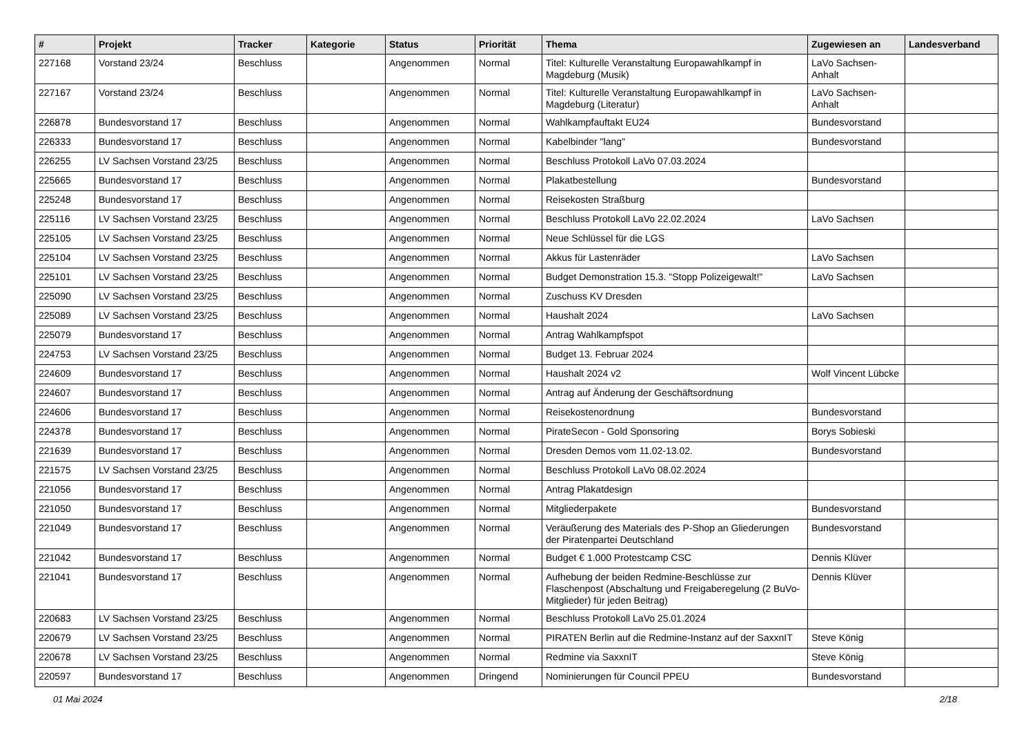| # | Projekt | Tracker | Kategorie | Status | Priorität | Thema | Zugewiesen an | Landesverband |
| --- | --- | --- | --- | --- | --- | --- | --- | --- |
| 227168 | Vorstand 23/24 | Beschluss | | Angenommen | Normal | Titel: Kulturelle Veranstaltung Europawahlkampf in Magdeburg (Musik) | LaVo Sachsen-Anhalt | |
| 227167 | Vorstand 23/24 | Beschluss | | Angenommen | Normal | Titel: Kulturelle Veranstaltung Europawahlkampf in Magdeburg (Literatur) | LaVo Sachsen-Anhalt | |
| 226878 | Bundesvorstand 17 | Beschluss | | Angenommen | Normal | Wahlkampfauftakt EU24 | Bundesvorstand | |
| 226333 | Bundesvorstand 17 | Beschluss | | Angenommen | Normal | Kabelbinder "lang" | Bundesvorstand | |
| 226255 | LV Sachsen Vorstand 23/25 | Beschluss | | Angenommen | Normal | Beschluss Protokoll LaVo 07.03.2024 | | |
| 225665 | Bundesvorstand 17 | Beschluss | | Angenommen | Normal | Plakatbestellung | Bundesvorstand | |
| 225248 | Bundesvorstand 17 | Beschluss | | Angenommen | Normal | Reisekosten Straßburg | | |
| 225116 | LV Sachsen Vorstand 23/25 | Beschluss | | Angenommen | Normal | Beschluss Protokoll LaVo 22.02.2024 | LaVo Sachsen | |
| 225105 | LV Sachsen Vorstand 23/25 | Beschluss | | Angenommen | Normal | Neue Schlüssel für die LGS | | |
| 225104 | LV Sachsen Vorstand 23/25 | Beschluss | | Angenommen | Normal | Akkus für Lastenräder | LaVo Sachsen | |
| 225101 | LV Sachsen Vorstand 23/25 | Beschluss | | Angenommen | Normal | Budget Demonstration 15.3. "Stopp Polizeigewalt!" | LaVo Sachsen | |
| 225090 | LV Sachsen Vorstand 23/25 | Beschluss | | Angenommen | Normal | Zuschuss KV Dresden | | |
| 225089 | LV Sachsen Vorstand 23/25 | Beschluss | | Angenommen | Normal | Haushalt 2024 | LaVo Sachsen | |
| 225079 | Bundesvorstand 17 | Beschluss | | Angenommen | Normal | Antrag Wahlkampfspot | | |
| 224753 | LV Sachsen Vorstand 23/25 | Beschluss | | Angenommen | Normal | Budget 13. Februar 2024 | | |
| 224609 | Bundesvorstand 17 | Beschluss | | Angenommen | Normal | Haushalt 2024 v2 | Wolf Vincent Lübcke | |
| 224607 | Bundesvorstand 17 | Beschluss | | Angenommen | Normal | Antrag auf Änderung der Geschäftsordnung | | |
| 224606 | Bundesvorstand 17 | Beschluss | | Angenommen | Normal | Reisekostenordnung | Bundesvorstand | |
| 224378 | Bundesvorstand 17 | Beschluss | | Angenommen | Normal | PirateSecon - Gold Sponsoring | Borys Sobieski | |
| 221639 | Bundesvorstand 17 | Beschluss | | Angenommen | Normal | Dresden Demos vom 11.02-13.02. | Bundesvorstand | |
| 221575 | LV Sachsen Vorstand 23/25 | Beschluss | | Angenommen | Normal | Beschluss Protokoll LaVo 08.02.2024 | | |
| 221056 | Bundesvorstand 17 | Beschluss | | Angenommen | Normal | Antrag Plakatdesign | | |
| 221050 | Bundesvorstand 17 | Beschluss | | Angenommen | Normal | Mitgliederpakete | Bundesvorstand | |
| 221049 | Bundesvorstand 17 | Beschluss | | Angenommen | Normal | Veräußerung des Materials des P-Shop an Gliederungen der Piratenpartei Deutschland | Bundesvorstand | |
| 221042 | Bundesvorstand 17 | Beschluss | | Angenommen | Normal | Budget € 1.000 Protestcamp CSC | Dennis Klüver | |
| 221041 | Bundesvorstand 17 | Beschluss | | Angenommen | Normal | Aufhebung der beiden Redmine-Beschlüsse zur Flaschenpost (Abschaltung und Freigaberegelung (2 BuVo-Mitglieder) für jeden Beitrag) | Dennis Klüver | |
| 220683 | LV Sachsen Vorstand 23/25 | Beschluss | | Angenommen | Normal | Beschluss Protokoll LaVo 25.01.2024 | | |
| 220679 | LV Sachsen Vorstand 23/25 | Beschluss | | Angenommen | Normal | PIRATEN Berlin auf die Redmine-Instanz auf der SaxxnIT | Steve König | |
| 220678 | LV Sachsen Vorstand 23/25 | Beschluss | | Angenommen | Normal | Redmine via SaxxnIT | Steve König | |
| 220597 | Bundesvorstand 17 | Beschluss | | Angenommen | Dringend | Nominierungen für Council PPEU | Bundesvorstand | |
01 Mai 2024 2/18